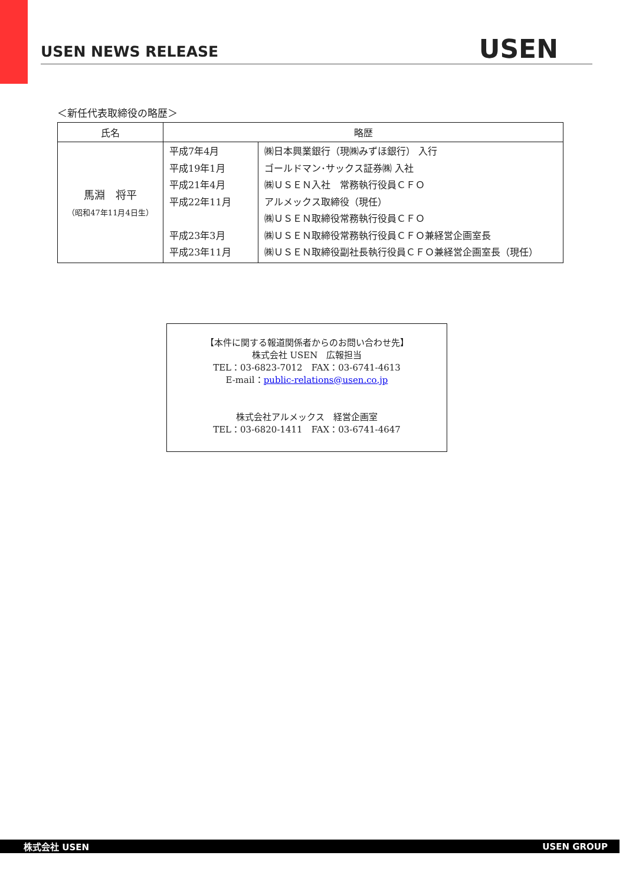USEN NEWS RELEASE USEN
＜新任代表取締役の略歴＞
| 氏名 | 略歴 | |
| --- | --- | --- |
| 馬淵 将平 （昭和47年11月4日生） | 平成7年4月 平成19年1月 平成21年4月 平成22年11月 平成23年3月 平成23年11月 | ㈱日本興業銀行（現㈱みずほ銀行） 入行 ゴールドマン･サックス証券㈱ 入社 ㈱ＵＳＥＮ入社 常務執行役員ＣＦＯ アルメックス取締役（現任） ㈱ＵＳＥＮ取締役常務執行役員ＣＦＯ ㈱ＵＳＥＮ取締役常務執行役員ＣＦＯ兼経営企画室長 ㈱ＵＳＥＮ取締役副社長執行役員ＣＦＯ兼経営企画室長（現任） |
【本件に関する報道関係者からのお問い合わせ先】
株式会社 USEN　広報担当
TEL：03-6823-7012　FAX：03-6741-4613
E-mail：public-relations@usen.co.jp
株式会社アルメックス　経営企画室
TEL：03-6820-1411　FAX：03-6741-4647
株式会社 USEN USEN GROUP